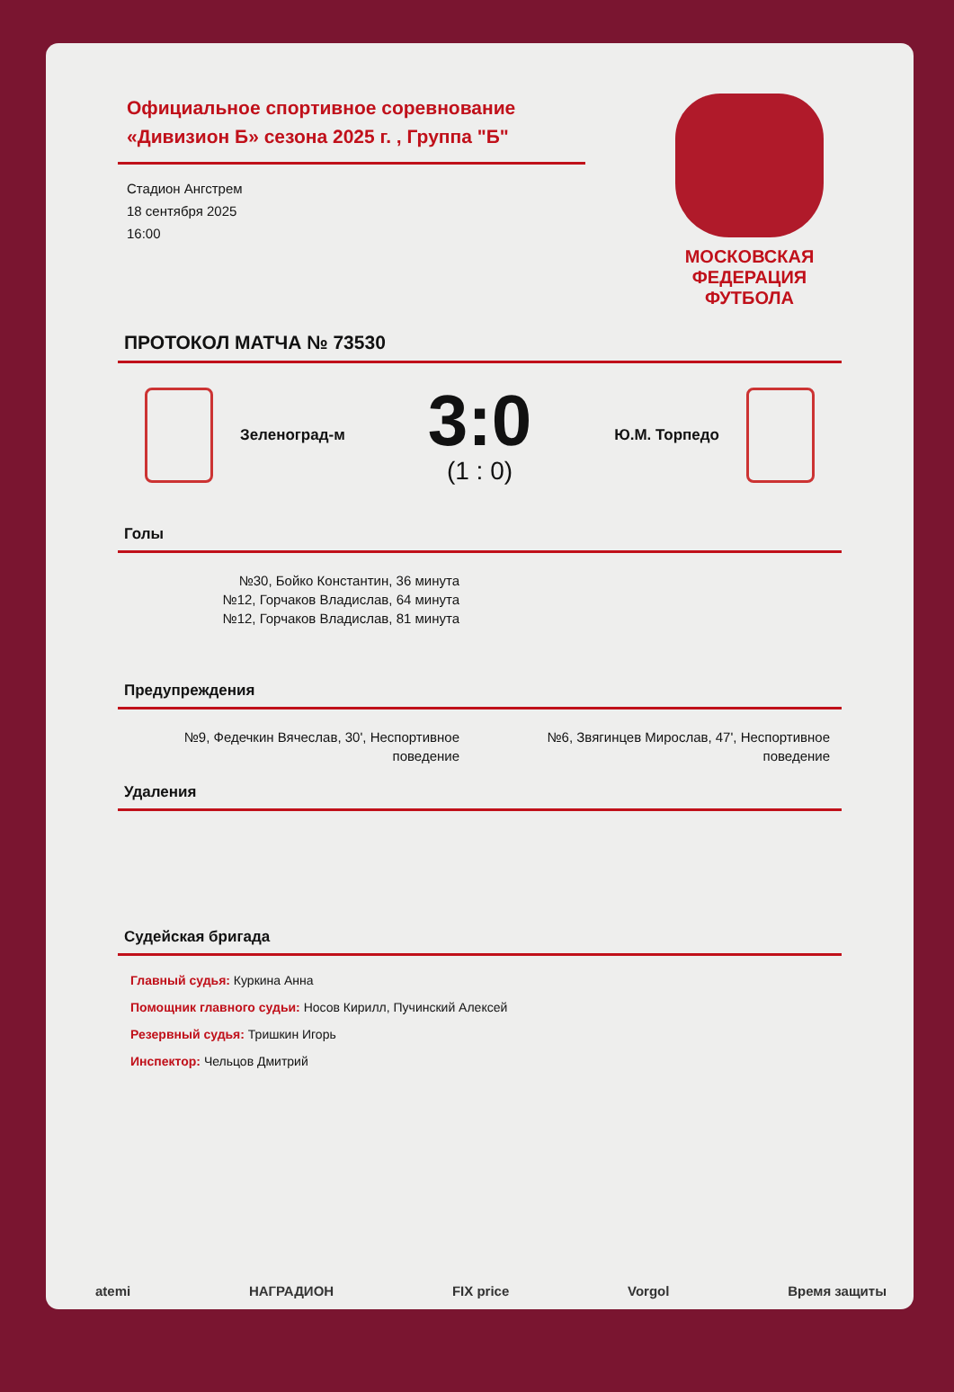Официальное спортивное соревнование «Дивизион Б» сезона 2025 г. , Группа "Б"
Стадион Ангстрем
18 сентября 2025
16:00
МОСКОВСКАЯ ФЕДЕРАЦИЯ ФУТБОЛА
ПРОТОКОЛ МАТЧА № 73530
Зеленоград-м
3:0
(1 : 0)
Ю.М. Торпедо
Голы
№30, Бойко Константин, 36 минута
№12, Горчаков Владислав, 64 минута
№12, Горчаков Владислав, 81 минута
Предупреждения
№9, Федечкин Вячеслав, 30', Неспортивное поведение
№6, Звягинцев Мирослав, 47', Неспортивное поведение
Удаления
Судейская бригада
Главный судья: Куркина Анна
Помощник главного судьи: Носов Кирилл, Пучинский Алексей
Резервный судья: Тришкин Игорь
Инспектор: Чельцов Дмитрий
atemi НАГРАДИОН FIX price Vorgol Время защиты